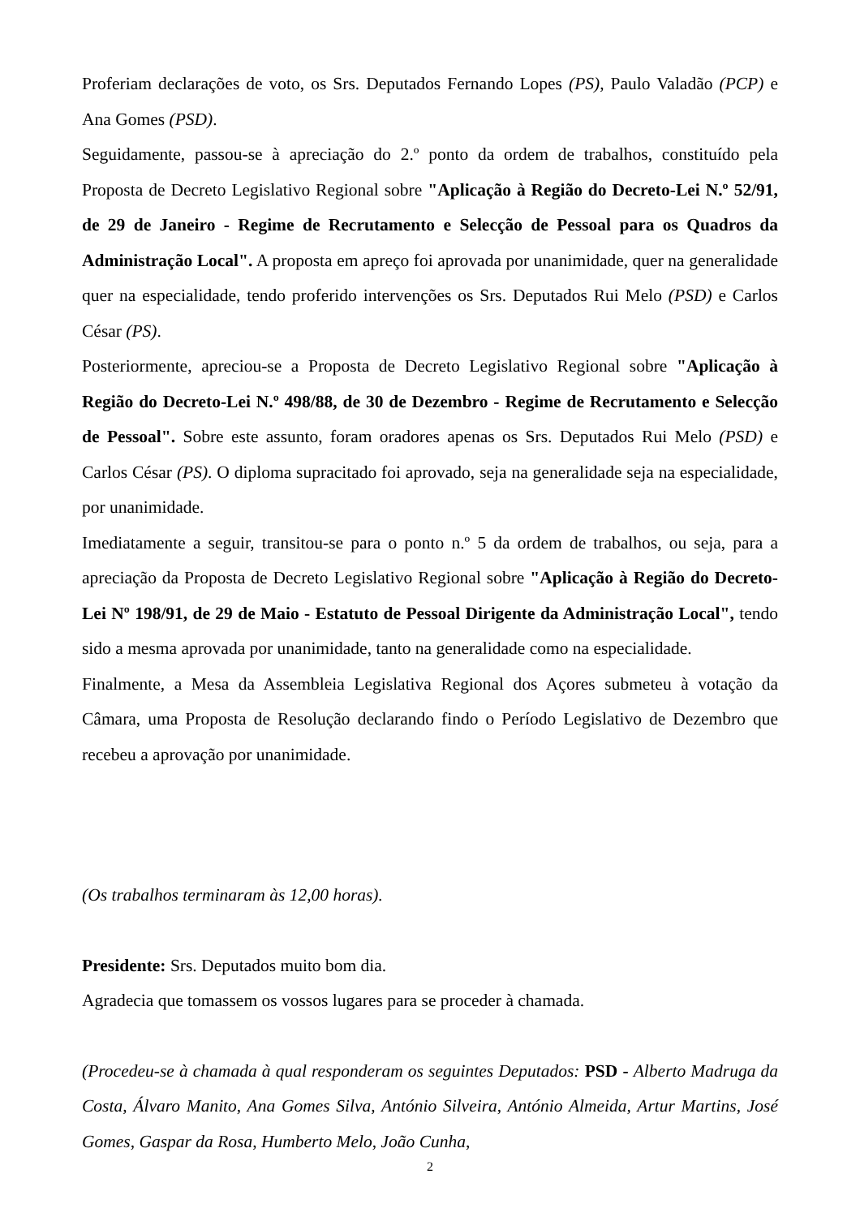Proferiam declarações de voto, os Srs. Deputados Fernando Lopes (PS), Paulo Valadão (PCP) e Ana Gomes (PSD).
Seguidamente, passou-se à apreciação do 2.º ponto da ordem de trabalhos, constituído pela Proposta de Decreto Legislativo Regional sobre "Aplicação à Região do Decreto-Lei N.º 52/91, de 29 de Janeiro - Regime de Recrutamento e Selecção de Pessoal para os Quadros da Administração Local". A proposta em apreço foi aprovada por unanimidade, quer na generalidade quer na especialidade, tendo proferido intervenções os Srs. Deputados Rui Melo (PSD) e Carlos César (PS).
Posteriormente, apreciou-se a Proposta de Decreto Legislativo Regional sobre "Aplicação à Região do Decreto-Lei N.º 498/88, de 30 de Dezembro - Regime de Recrutamento e Selecção de Pessoal". Sobre este assunto, foram oradores apenas os Srs. Deputados Rui Melo (PSD) e Carlos César (PS). O diploma supracitado foi aprovado, seja na generalidade seja na especialidade, por unanimidade.
Imediatamente a seguir, transitou-se para o ponto n.º 5 da ordem de trabalhos, ou seja, para a apreciação da Proposta de Decreto Legislativo Regional sobre "Aplicação à Região do Decreto-Lei Nº 198/91, de 29 de Maio - Estatuto de Pessoal Dirigente da Administração Local", tendo sido a mesma aprovada por unanimidade, tanto na generalidade como na especialidade.
Finalmente, a Mesa da Assembleia Legislativa Regional dos Açores submeteu à votação da Câmara, uma Proposta de Resolução declarando findo o Período Legislativo de Dezembro que recebeu a aprovação por unanimidade.
(Os trabalhos terminaram às 12,00 horas).
Presidente: Srs. Deputados muito bom dia.
Agradecia que tomassem os vossos lugares para se proceder à chamada.
(Procedeu-se à chamada à qual responderam os seguintes Deputados: PSD - Alberto Madruga da Costa, Álvaro Manito, Ana Gomes Silva, António Silveira, António Almeida, Artur Martins, José Gomes, Gaspar da Rosa, Humberto Melo, João Cunha,
2